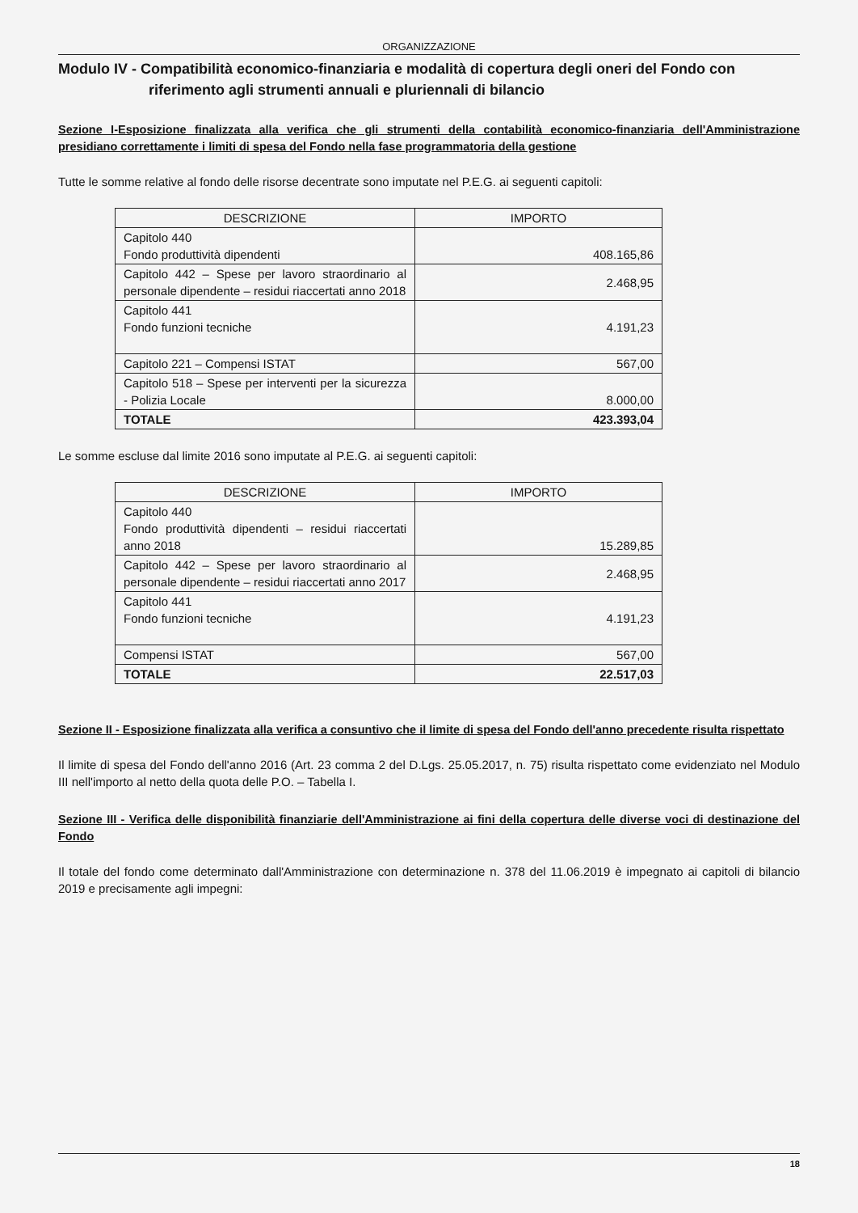ORGANIZZAZIONE
Modulo IV - Compatibilità economico-finanziaria e modalità di copertura degli oneri del Fondo con
riferimento agli strumenti annuali e pluriennali di bilancio
Sezione I-Esposizione finalizzata alla verifica che gli strumenti della contabilità economico-finanziaria dell'Amministrazione presidiano correttamente i limiti di spesa del Fondo nella fase programmatoria della gestione
Tutte le somme relative al fondo delle risorse decentrate sono imputate nel P.E.G. ai seguenti capitoli:
| DESCRIZIONE | IMPORTO |
| --- | --- |
| Capitolo 440 Fondo produttività dipendenti | 408.165,86 |
| Capitolo 442 – Spese per lavoro straordinario al personale dipendente – residui riaccertati anno 2018 | 2.468,95 |
| Capitolo 441 Fondo funzioni tecniche | 4.191,23 |
| Capitolo 221 – Compensi ISTAT | 567,00 |
| Capitolo 518 – Spese per interventi per la sicurezza - Polizia Locale | 8.000,00 |
| TOTALE | 423.393,04 |
Le somme escluse dal limite 2016 sono imputate al P.E.G. ai seguenti capitoli:
| DESCRIZIONE | IMPORTO |
| --- | --- |
| Capitolo 440 Fondo produttività dipendenti – residui riaccertati anno 2018 | 15.289,85 |
| Capitolo 442 – Spese per lavoro straordinario al personale dipendente – residui riaccertati anno 2017 | 2.468,95 |
| Capitolo 441 Fondo funzioni tecniche | 4.191,23 |
| Compensi ISTAT | 567,00 |
| TOTALE | 22.517,03 |
Sezione II - Esposizione finalizzata alla verifica a consuntivo che il limite di spesa del Fondo dell'anno precedente risulta rispettato
Il limite di spesa del Fondo dell'anno 2016 (Art. 23 comma 2 del D.Lgs. 25.05.2017, n. 75) risulta rispettato come evidenziato nel Modulo III nell'importo al netto della quota delle P.O. – Tabella I.
Sezione III - Verifica delle disponibilità finanziarie dell'Amministrazione ai fini della copertura delle diverse voci di destinazione del Fondo
Il totale del fondo come determinato dall'Amministrazione con determinazione n. 378 del 11.06.2019 è impegnato ai capitoli di bilancio 2019 e precisamente agli impegni:
18